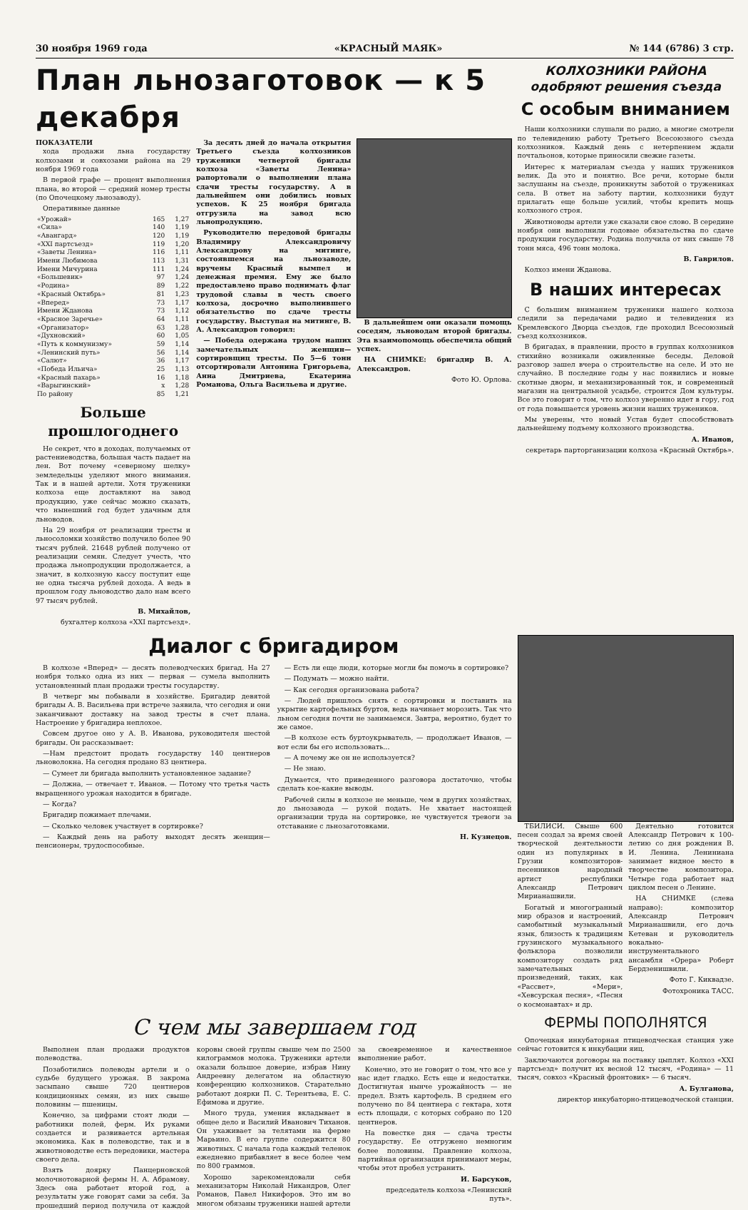30 ноября 1969 года «КРАСНЫЙ МАЯК» № 144 (6786) 3 стр.
План льнозаготовок — к 5 декабря
ПОКАЗАТЕЛИ
хода продажи льна государству колхозами и совхозами района на 29 ноября 1969 года
В первой графе — процент выполнения плана, во второй — средний номер тресты (по Опочецкому льнозаводу).
Оперативные данные
| «Урожай» | 165 | 1,27 |
| «Сила» | 140 | 1,19 |
| «Авангард» | 120 | 1,19 |
| «XXI партсъезд» | 119 | 1,20 |
| «Заветы Ленина» | 116 | 1,11 |
| Имени Любимова | 113 | 1,31 |
| Имени Мичурина | 111 | 1,24 |
| «Большевик» | 97 | 1,24 |
| «Родина» | 89 | 1,22 |
| «Красный Октябрь» | 81 | 1,23 |
| «Вперед» | 73 | 1,17 |
| Имени Жданова | 73 | 1,12 |
| «Красное Заречье» | 64 | 1,11 |
| «Организатор» | 63 | 1,28 |
| «Духновский» | 60 | 1,05 |
| «Путь к коммунизму» | 59 | 1,14 |
| «Ленинский путь» | 56 | 1,14 |
| «Салют» | 36 | 1,17 |
| «Победа Ильича» | 25 | 1,13 |
| «Красный пахарь» | 16 | 1,18 |
| «Варыгинский» | х | 1,28 |
| По району | 85 | 1,21 |
Больше прошлогоднего
Не секрет, что в доходах, получаемых от растениеводства, большая часть падает на лен. Вот почему «северному шелку» земледельцы уделяют много внимания. Так и в нашей артели. Хотя труженики колхоза еще доставляют на завод продукцию, уже сейчас можно сказать, что нынешний год будет удачным для льноводов.
На 29 ноября от реализации тресты и льносоломки хозяйство получило более 90 тысяч рублей. 21648 рублей получено от реализации семян. Следует учесть, что продажа льнопродукции продолжается, а значит, в колхозную кассу поступит еще не одна тысяча рублей дохода. А ведь в прошлом году льноводство дало нам всего 97 тысяч рублей.
В. Михайлов,
бухгалтер колхоза «XXI партсъезд».
За десять дней до начала открытия Третьего съезда колхозников труженики четвертой бригады колхоза «Заветы Ленина» рапортовали о выполнении плана сдачи тресты государству. А в дальнейшем они добились новых успехов. К 25 ноября бригада отгрузила на завод всю льнопродукцию.
Руководителю передовой бригады Владимиру Александровичу Александрову на митинге, состоявшемся на льнозаводе, вручены Красный вымпел и денежная премия. Ему же было предоставлено право поднимать флаг трудовой славы в честь своего колхоза, досрочно выполнившего обязательство по сдаче тресты государству. Выступая на митинге, В. А. Александров говорил:
— Победа одержана трудом наших замечательных женщин— сортировщиц тресты. По 5—6 тонн отсортировали Антонина Григорьева, Анна Дмитриева, Екатерина Романова, Ольга Васильева и другие.
В дальнейшем они оказали помощь соседям, льноводам второй бригады. Эта взаимопомощь обеспечила общий успех.
НА СНИМКЕ: бригадир В. А. Александров.
Фото Ю. Орлова.
КОЛХОЗНИКИ РАЙОНА одобряют решения съезда
С особым вниманием
Наши колхозники слушали по радио, а многие смотрели по телевидению работу Третьего Всесоюзного съезда колхозников. Каждый день с нетерпением ждали почтальонов, которые приносили свежие газеты.
Интерес к материалам съезда у наших тружеников велик. Да это и понятно. Все речи, которые были заслушаны на съезде, проникнуты заботой о тружениках села. В ответ на заботу партии, колхозники будут прилагать еще больше усилий, чтобы крепить мощь колхозного строя.
Животноводы артели уже сказали свое слово. В середине ноября они выполнили годовые обязательства по сдаче продукции государству. Родина получила от них свыше 78 тонн мяса, 496 тонн молока.
В. Гаврилов.
Колхоз имени Жданова.
В наших интересах
С большим вниманием труженики нашего колхоза следили за передачами радио и телевидения из Кремлевского Дворца съездов, где проходил Всесоюзный съезд колхозников.
В бригадах, в правлении, просто в группах колхозников стихийно возникали оживленные беседы. Деловой разговор зашел вчера о строительстве на селе. И это не случайно. В последние годы у нас появились и новые скотные дворы, и механизированный ток, и современный магазин на центральной усадьбе, строится Дом культуры. Все это говорит о том, что колхоз уверенно идет в гору, год от года повышается уровень жизни наших тружеников.
Мы уверены, что новый Устав будет способствовать дальнейшему подъему колхозного производства.
А. Иванов,
секретарь парторганизации колхоза «Красный Октябрь».
Диалог с бригадиром
В колхозе «Вперед» — десять полеводческих бригад. На 27 ноября только одна из них — первая — сумела выполнить установленный план продажи тресты государству.
В четверг мы побывали в хозяйстве. Бригадир девятой бригады А. В. Васильева при встрече заявила, что сегодня и они заканчивают доставку на завод тресты в счет плана. Настроение у бригадира неплохое.
Совсем другое оно у А. В. Иванова, руководителя шестой бригады. Он рассказывает:
—Нам предстоит продать государству 140 центнеров льноволокна. На сегодня продано 83 центнера.
— Сумеет ли бригада выполнить установленное задание?
— Должна, — отвечает т. Иванов. — Потому что третья часть выращенного урожая находится в бригаде.
— Когда?
Бригадир пожимает плечами.
— Сколько человек участвует в сортировке?
— Каждый день на работу выходят десять женщин—пенсионеры, трудоспособные.
— Есть ли еще люди, которые могли бы помочь в сортировке?
— Подумать — можно найти.
— Как сегодня организована работа?
— Людей пришлось снять с сортировки и поставить на укрытие картофельных буртов, ведь начинает морозить. Так что льном сегодня почти не занимаемся. Завтра, вероятно, будет то же самое.
—В колхозе есть буртоукрыватель, — продолжает Иванов, — вот если бы его использовать...
— А почему же он не используется?
— Не знаю.
Думается, что приведенного разговора достаточно, чтобы сделать кое-какие выводы.
Рабочей силы в колхозе не меньше, чем в других хозяйствах, до льнозавода — рукой подать. Не хватает настоящей организации труда на сортировке, не чувствуется тревоги за отставание с льнозаготовками.
Н. Кузнецов.
ТБИЛИСИ. Свыше 600 песен создал за время своей творческой деятельности один из популярных в Грузии композиторов-песенников народный артист республики Александр Петрович Мирианашвили.
Богатый и многогранный мир образов и настроений, самобытный музыкальный язык, близость к традициям грузинского музыкального фольклора позволили композитору создать ряд замечательных произведений, таких, как «Рассвет», «Мери», «Хевсурская песня», «Песня о космонавтах» и др.
Деятельно готовится Александр Петрович к 100-летию со дня рождения В. И. Ленина. Лениниана занимает видное место в творчестве композитора. Четыре года работает над циклом песен о Ленине.
НА СНИМКЕ (слева направо): композитор Александр Петрович Мирианашвили, его дочь Кетеван и руководитель вокально-инструментального ансамбля «Орера» Роберт Бердзенишвили.
Фото Г. Киквадзе.
Фотохроника ТАСС.
С чем мы завершаем год
Выполнен план продажи продуктов полеводства.
Позаботились полеводы артели и о судьбе будущего урожая. В закрома засыпано свыше 720 центнеров кондиционных семян, из них свыше половины — пшеницы.
Конечно, за цифрами стоят люди — работники полей, ферм. Их руками создается и развивается артельная экономика. Как в полеводстве, так и в животноводстве есть передовики, мастера своего дела.
Взять доярку Панцерновской молочнотоварной фермы Н. А. Абрамову. Здесь она работает второй год, а результаты уже говорят сами за себя. За прошедший период получила от каждой коровы своей группы свыше чем по 2500 килограммов молока. Труженики артели оказали большое доверие, избрав Нину Андреевну делегатом на областную конференцию колхозников. Старательно работают доярки П. С. Терентьева, Е. С. Ефимова и другие.
Много труда, умения вкладывает в общее дело и Василий Иванович Тиханов. Он ухаживает за телятами на ферме Марьино. В его группе содержится 80 животных. С начала года каждый теленок ежедневно прибавляет в весе более чем по 800 граммов.
Хорошо зарекомендовали себя механизаторы Николай Никандров, Олег Романов, Павел Никифоров. Это им во многом обязаны труженики нашей артели за своевременное и качественное выполнение работ.
Конечно, это не говорит о том, что все у нас идет гладко. Есть еще и недостатки. Достигнутая нынче урожайность — не предел. Взять картофель. В среднем его получено по 84 центнера с гектара, хотя есть площади, с которых собрано по 120 центнеров.
На повестке дня — сдача тресты государству. Ее отгружено немногим более половины. Правление колхоза, партийная организация принимают меры, чтобы этот пробел устранить.
И. Барсуков,
председатель колхоза «Ленинский путь».
ФЕРМЫ ПОПОЛНЯТСЯ
Опочецкая инкубаторная птицеводческая станция уже сейчас готовится к инкубации яиц.
Заключаются договоры на поставку цыплят. Колхоз «XXI партсъезд» получит их весной 12 тысяч, «Родина» — 11 тысяч, совхоз «Красный фронтовик» — 6 тысяч.
А. Булганова,
директор инкубаторно-птицеводческой станции.